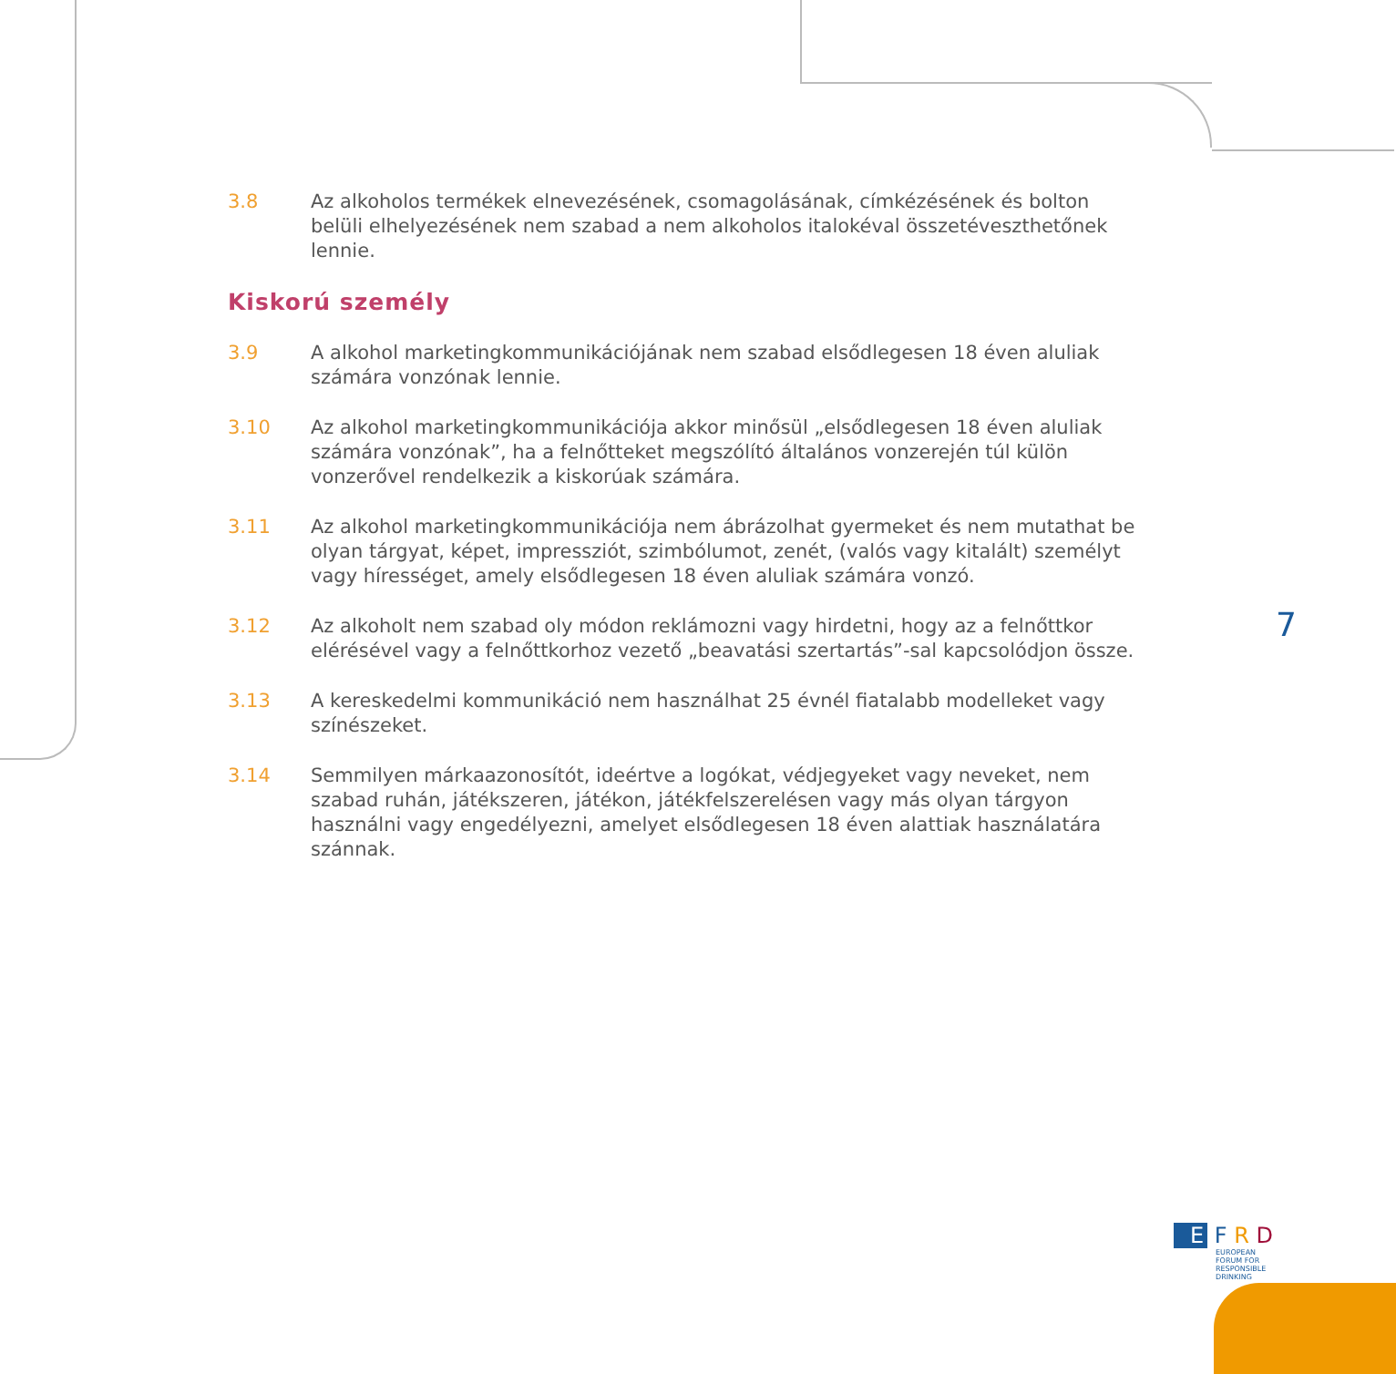3.8 Az alkoholos termékek elnevezésének, csomagolásának, címkézésének és bolton belüli elhelyezésének nem szabad a nem alkoholos italokéval összetéveszthetőnek lennie.
Kiskorú személy
3.9 A alkohol marketingkommunikációjának nem szabad elsődlegesen 18 éven aluliak számára vonzónak lennie.
3.10 Az alkohol marketingkommunikációja akkor minősül „elsődlegesen 18 éven aluliak számára vonzónak”, ha a felnőtteket megszólító általános vonzerején túl külön vonzerővel rendelkezik a kiskorúak számára.
3.11 Az alkohol marketingkommunikációja nem ábrázolhat gyermeket és nem mutathat be olyan tárgyat, képet, impressziót, szimbólumot, zenét, (valós vagy kitalált) személyt vagy hírességet, amely elsődlegesen 18 éven aluliak számára vonzó.
3.12 Az alkoholt nem szabad oly módon reklámozni vagy hirdetni, hogy az a felnőttkor elérésével vagy a felnőttkorhoz vezető „beavatási szertartás”-sal kapcsolódjon össze.
3.13 A kereskedelmi kommunikáció nem használhat 25 évnél fiatalabb modelleket vagy színészeket.
3.14 Semmilyen márkaazonosítót, ideértve a logókat, védjegyeket vagy neveket, nem szabad ruhán, játékszeren, játékon, játékfelszerelésen vagy más olyan tárgyon használni vagy engedélyezni, amelyet elsődlegesen 18 éven alattiak használatára szánnak.
7
E F R D
EUROPEAN
FORUM FOR
RESPONSIBLE
DRINKING